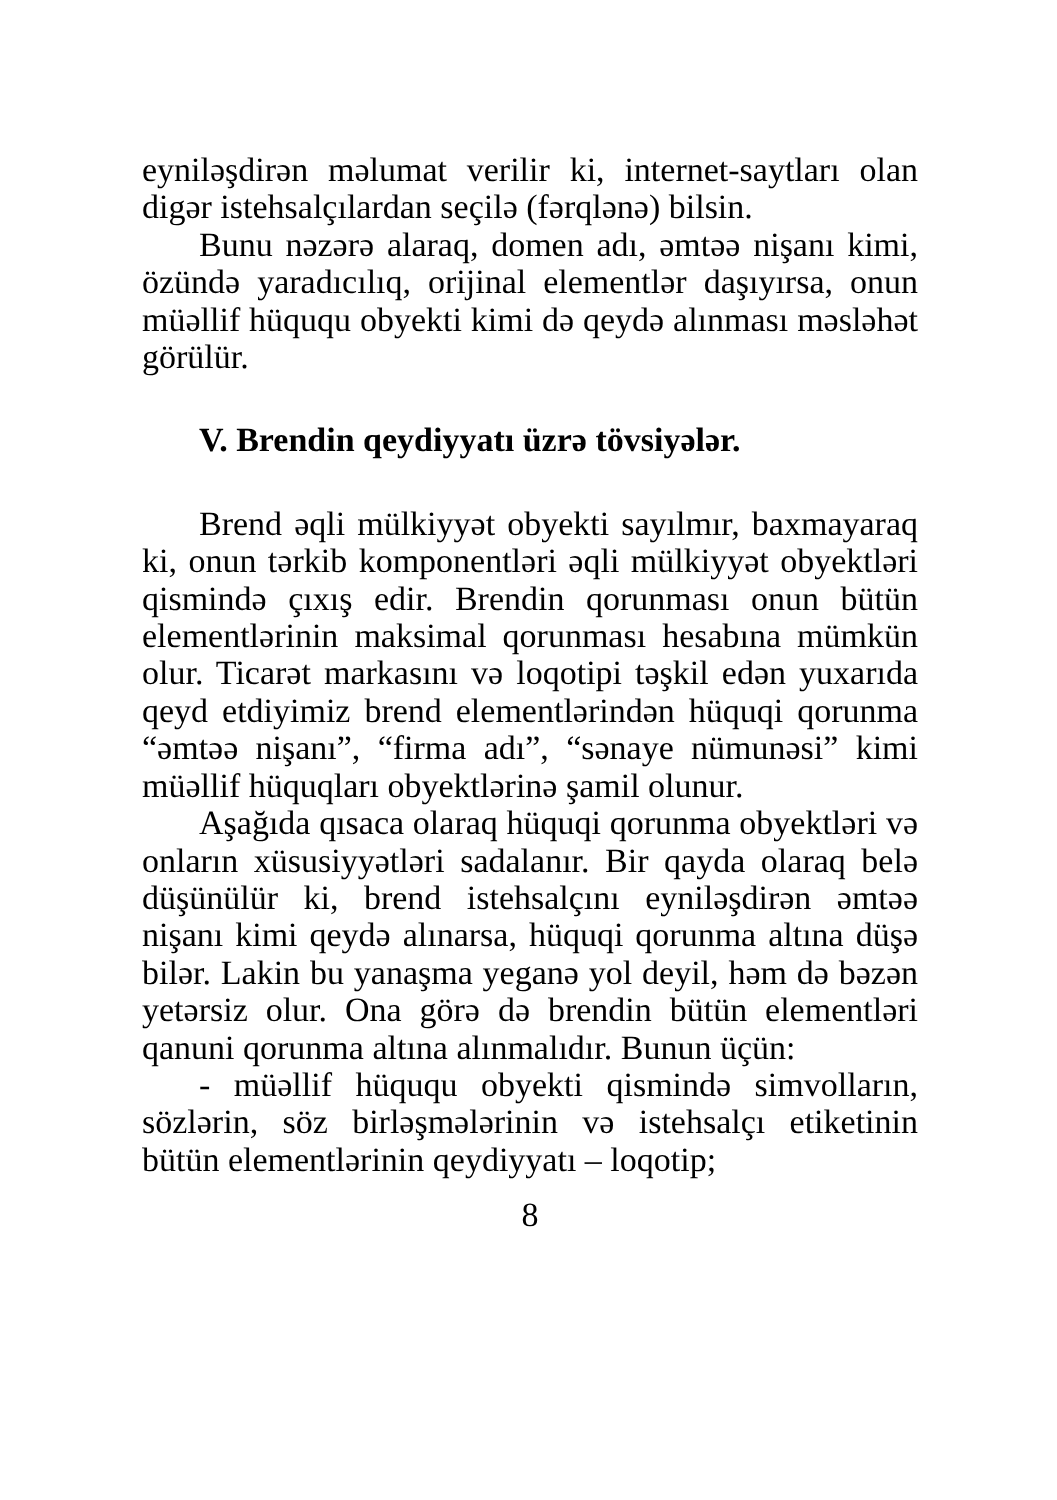eyniləşdirən məlumat verilir ki, internet-saytları olan digər istehsalçılardan seçilə (fərqlənə) bilsin.
Bunu nəzərə alaraq, domen adı, əmtəə nişanı kimi, özündə yaradıcılıq, orijinal elementlər daşıyırsa, onun müəllif hüququ obyekti kimi də qeydə alınması məsləhət görülür.
V. Brendin qeydiyyatı üzrə tövsiyələr.
Brend əqli mülkiyyət obyekti sayılmır, baxmayaraq ki, onun tərkib komponentləri əqli mülkiyyət obyektləri qismində çıxış edir. Brendin qorunması onun bütün elementlərinin maksimal qorunması hesabına mümkün olur. Ticarət markasını və loqotipi təşkil edən yuxarıda qeyd etdiyimiz brend elementlərindən hüquqi qorunma “əmtəə nişanı”, “firma adı”, “sənaye nümunəsi” kimi müəllif hüquqları obyektlərinə şamil olunur.
Aşağıda qısaca olaraq hüquqi qorunma obyektləri və onların xüsusiyyətləri sadalanır. Bir qayda olaraq belə düşünülür ki, brend istehsalçını eyniləşdirən əmtəə nişanı kimi qeydə alınarsa, hüquqi qorunma altına düşə bilər. Lakin bu yanaşma yeganə yol deyil, həm də bəzən yetərsiz olur. Ona görə də brendin bütün elementləri qanuni qorunma altına alınmalıdır. Bunun üçün:
- müəllif hüququ obyekti qismində simvolların, sözlərin, söz birləşmələrinin və istehsalçı etiketinin bütün elementlərinin qeydiyyatı – loqotip;
8